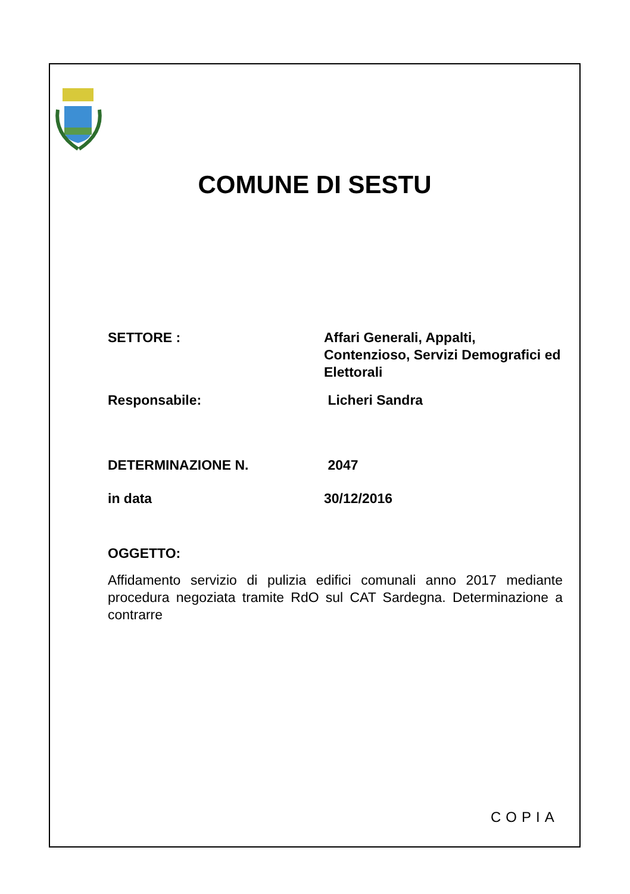COMUNE DI SESTU
SETTORE : Affari Generali, Appalti, Contenzioso, Servizi Demografici ed Elettorali
Responsabile: Licheri Sandra
DETERMINAZIONE N. 2047
in data 30/12/2016
OGGETTO:
Affidamento servizio di pulizia edifici comunali anno 2017 mediante procedura negoziata tramite RdO sul CAT Sardegna. Determinazione a contrarre
COPIA